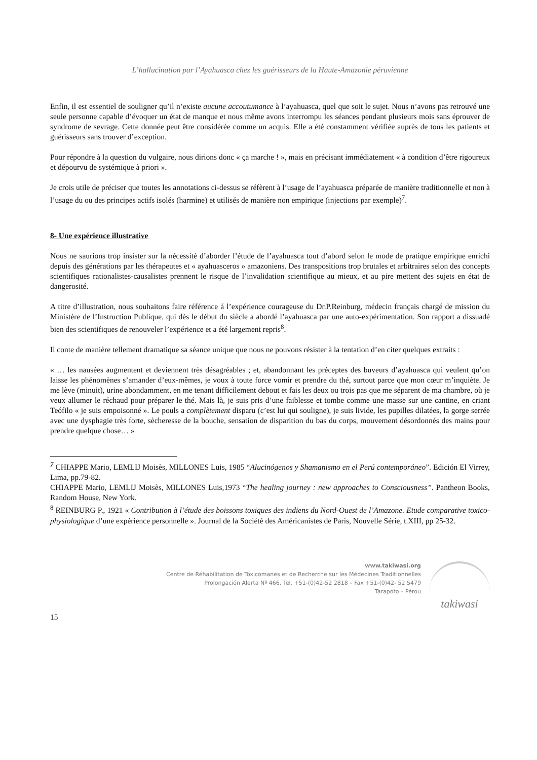L’hallucination par l’Ayahuasca chez les guérisseurs de la Haute-Amazonie péruvienne
Enfin, il est essentiel de souligner qu’il n’existe aucune accoutumance à l’ayahuasca, quel que soit le sujet. Nous n’avons pas retrouvé une seule personne capable d’évoquer un état de manque et nous même avons interrompu les séances pendant plusieurs mois sans éprouver de syndrome de sevrage. Cette donnée peut être considérée comme un acquis. Elle a été constamment vérifiée auprès de tous les patients et guérisseurs sans trouver d’exception.
Pour répondre à la question du vulgaire, nous dirions donc « ça marche ! », mais en précisant immédiatement « à condition d’être rigoureux et dépourvu de systémique à priori ».
Je crois utile de préciser que toutes les annotations ci-dessus se réfèrent à l’usage de l’ayahuasca préparée de manière traditionnelle et non à l’usage du ou des principes actifs isolés (harmine) et utilisés de manière non empirique (injections par exemple)<sup>7</sup>.
8- Une expérience illustrative
Nous ne saurions trop insister sur la nécessité d’aborder l’étude de l’ayahuasca tout d’abord selon le mode de pratique empirique enrichi depuis des générations par les thérapeutes et « ayahuasceros » amazoniens. Des transpositions trop brutales et arbitraires selon des concepts scientifiques rationalistes-causalistes prennent le risque de l’invalidation scientifique au mieux, et au pire mettent des sujets en état de dangerosité.
A titre d’illustration, nous souhaitons faire référence á l’expérience courageuse du Dr.P.Reinburg, médecin français chargé de mission du Ministère de l’Instruction Publique, qui dès le début du siècle a abordé l’ayahuasca par une auto-expérimentation. Son rapport a dissuadé bien des scientifiques de renouveler l’expérience et a été largement repris<sup>8</sup>.
Il conte de manière tellement dramatique sa séance unique que nous ne pouvons résister à la tentation d’en citer quelques extraits :
« … les nausées augmentent et deviennent très désagréables ; et, abandonnant les préceptes des buveurs d’ayahuasca qui veulent qu’on laisse les phénomènes s’amander d’eux-mêmes, je voux à toute force vomir et prendre du thé, surtout parce que mon cœur m’inquiète. Je me lève (minuit), urine abondamment, en me tenant difficilement debout et fais les deux ou trois pas que me séparent de ma chambre, où je veux allumer le réchaud pour préparer le thé. Mais là, je suis pris d’une faiblesse et tombe comme une masse sur une cantine, en criant Teófilo « je suis empoisonné ». Le pouls a complètement disparu (c’est lui qui souligne), je suis livide, les pupilles dilatées, la gorge serrée avec une dysphagie très forte, sècheresse de la bouche, sensation de disparition du bas du corps, mouvement désordonnés des mains pour prendre quelque chose… »
<sup>7</sup> CHIAPPE Mario, LEMLIJ Moisès, MILLONES Luis, 1985 “Alucinógenos y Shamanismo en el Perú contemporáneo”. Edición El Virrey, Lima, pp.79-82.
CHIAPPE Mario, LEMLIJ Moisès, MILLONES Luis,1973 “The healing journey : new approaches to Consciousness”. Pantheon Books, Random House, New York.
<sup>8</sup> REINBURG P., 1921 « Contribution à l’étude des boissons toxiques des indiens du Nord-Ouest de l’Amazone. Etude comparative toxico-physiologique d’une expérience personnelle ». Journal de la Société des Américanistes de Paris, Nouvelle Série, t.XIII, pp 25-32.
www.takiwasi.org
Centre de Réhabilitation de Toxicomanes et de Recherche sur les Médecines Traditionnelles
Prolongación Alerta Nº 466. Tel. +51-(0)42-52 2818 – Fax +51-(0)42- 52 5479
Tarapoto – Pérou
takiwasi
15